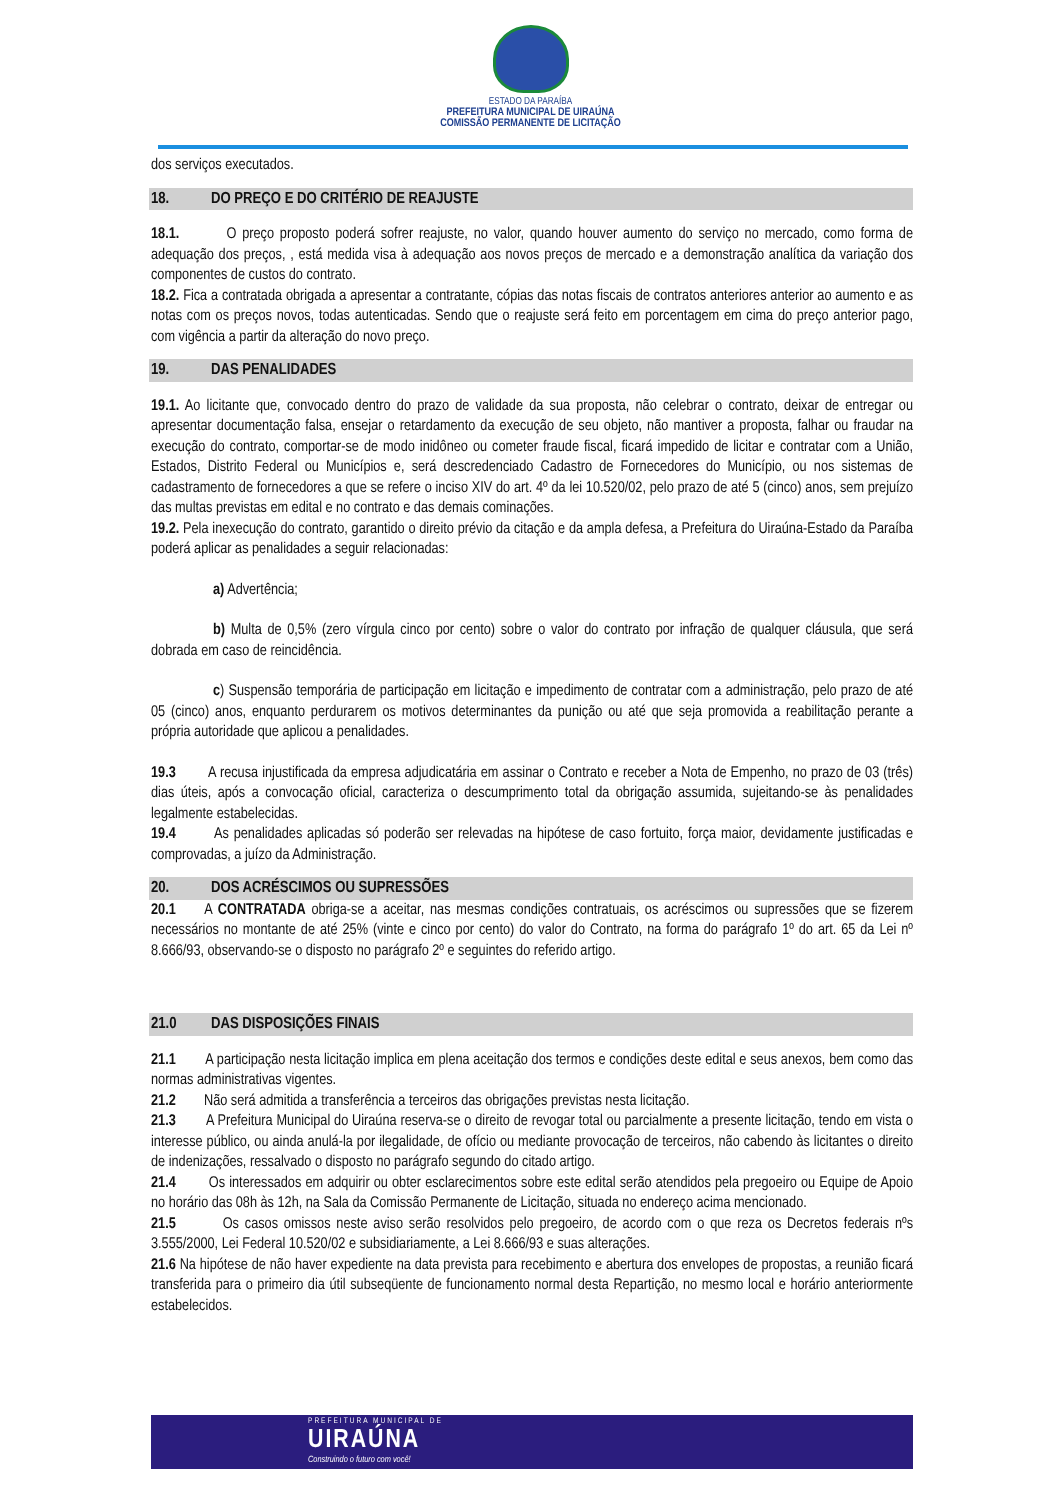ESTADO DA PARAÍBA
PREFEITURA MUNICIPAL DE UIRAÚNA
COMISSÃO PERMANENTE DE LICITAÇÃO
dos serviços executados.
18. DO PREÇO E DO CRITÉRIO DE REAJUSTE
18.1. O preço proposto poderá sofrer reajuste, no valor, quando houver aumento do serviço no mercado, como forma de adequação dos preços, , está medida visa à adequação aos novos preços de mercado e a demonstração analítica da variação dos componentes de custos do contrato.
18.2. Fica a contratada obrigada a apresentar a contratante, cópias das notas fiscais de contratos anteriores anterior ao aumento e as notas com os preços novos, todas autenticadas. Sendo que o reajuste será feito em porcentagem em cima do preço anterior pago, com vigência a partir da alteração do novo preço.
19. DAS PENALIDADES
19.1. Ao licitante que, convocado dentro do prazo de validade da sua proposta, não celebrar o contrato, deixar de entregar ou apresentar documentação falsa, ensejar o retardamento da execução de seu objeto, não mantiver a proposta, falhar ou fraudar na execução do contrato, comportar-se de modo inidôneo ou cometer fraude fiscal, ficará impedido de licitar e contratar com a União, Estados, Distrito Federal ou Municípios e, será descredenciado Cadastro de Fornecedores do Município, ou nos sistemas de cadastramento de fornecedores a que se refere o inciso XIV do art. 4º da lei 10.520/02, pelo prazo de até 5 (cinco) anos, sem prejuízo das multas previstas em edital e no contrato e das demais cominações.
19.2. Pela inexecução do contrato, garantido o direito prévio da citação e da ampla defesa, a Prefeitura do Uiraúna-Estado da Paraíba poderá aplicar as penalidades a seguir relacionadas:
a) Advertência;
b) Multa de 0,5% (zero vírgula cinco por cento) sobre o valor do contrato por infração de qualquer cláusula, que será dobrada em caso de reincidência.
c) Suspensão temporária de participação em licitação e impedimento de contratar com a administração, pelo prazo de até 05 (cinco) anos, enquanto perdurarem os motivos determinantes da punição ou até que seja promovida a reabilitação perante a própria autoridade que aplicou a penalidades.
19.3 A recusa injustificada da empresa adjudicatária em assinar o Contrato e receber a Nota de Empenho, no prazo de 03 (três) dias úteis, após a convocação oficial, caracteriza o descumprimento total da obrigação assumida, sujeitando-se às penalidades legalmente estabelecidas.
19.4 As penalidades aplicadas só poderão ser relevadas na hipótese de caso fortuito, força maior, devidamente justificadas e comprovadas, a juízo da Administração.
20. DOS ACRÉSCIMOS OU SUPRESSÕES
20.1 A CONTRATADA obriga-se a aceitar, nas mesmas condições contratuais, os acréscimos ou supressões que se fizerem necessários no montante de até 25% (vinte e cinco por cento) do valor do Contrato, na forma do parágrafo 1º do art. 65 da Lei nº 8.666/93, observando-se o disposto no parágrafo 2º e seguintes do referido artigo.
21.0 DAS DISPOSIÇÕES FINAIS
21.1 A participação nesta licitação implica em plena aceitação dos termos e condições deste edital e seus anexos, bem como das normas administrativas vigentes.
21.2 Não será admitida a transferência a terceiros das obrigações previstas nesta licitação.
21.3 A Prefeitura Municipal do Uiraúna reserva-se o direito de revogar total ou parcialmente a presente licitação, tendo em vista o interesse público, ou ainda anulá-la por ilegalidade, de ofício ou mediante provocação de terceiros, não cabendo às licitantes o direito de indenizações, ressalvado o disposto no parágrafo segundo do citado artigo.
21.4 Os interessados em adquirir ou obter esclarecimentos sobre este edital serão atendidos pela pregoeiro ou Equipe de Apoio no horário das 08h às 12h, na Sala da Comissão Permanente de Licitação, situada no endereço acima mencionado.
21.5 Os casos omissos neste aviso serão resolvidos pelo pregoeiro, de acordo com o que reza os Decretos federais nºs 3.555/2000, Lei Federal 10.520/02 e subsidiariamente, a Lei 8.666/93 e suas alterações.
21.6 Na hipótese de não haver expediente na data prevista para recebimento e abertura dos envelopes de propostas, a reunião ficará transferida para o primeiro dia útil subseqüente de funcionamento normal desta Repartição, no mesmo local e horário anteriormente estabelecidos.
PREFEITURA MUNICIPAL DE
UIRAÚNA
Construindo o futuro com você!